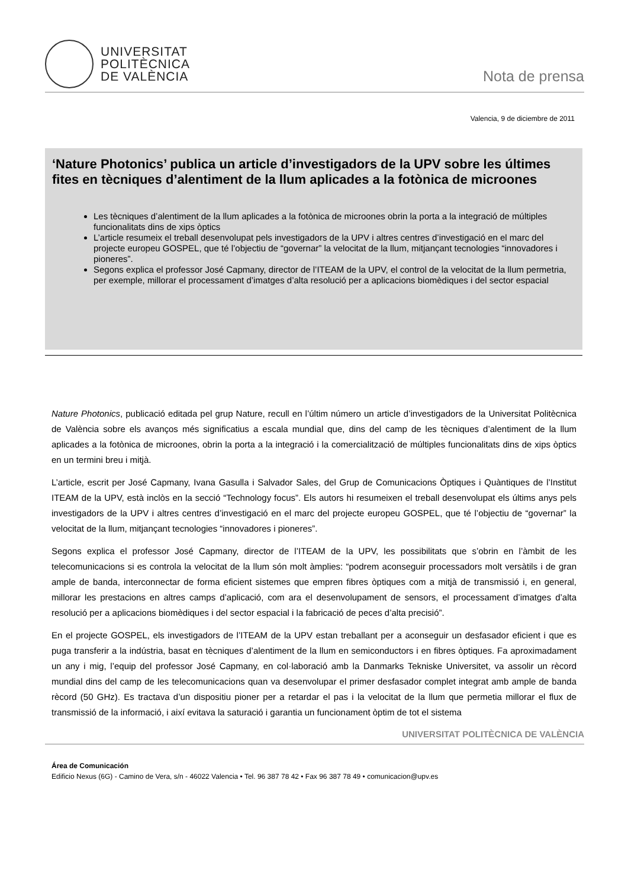UNIVERSITAT
POLITÈCNICA
DE VALÈNCIA
Nota de prensa
Valencia, 9 de diciembre de 2011
‘Nature Photonics’ publica un article d’investigadors de la UPV sobre les últimes fites en tècniques d’alentiment de la llum aplicades a la fotònica de microones
Les tècniques d’alentiment de la llum aplicades a la fotònica de microones obrin la porta a la integració de múltiples funcionalitats dins de xips òptics
L’article resumeix el treball desenvolupat pels investigadors de la UPV i altres centres d’investigació en el marc del projecte europeu GOSPEL, que té l’objectiu de “governar” la velocitat de la llum, mitjançant tecnologies “innovadores i pioneres”.
Segons explica el professor José Capmany, director de l’ITEAM de la UPV, el control de la velocitat de la llum permetria, per exemple, millorar el processament d’imatges d’alta resolució per a aplicacions biomèdiques i del sector espacial
Nature Photonics, publicació editada pel grup Nature, recull en l’últim número un article d’investigadors de la Universitat Politècnica de València sobre els avanços més significatius a escala mundial que, dins del camp de les tècniques d’alentiment de la llum aplicades a la fotònica de microones, obrin la porta a la integració i la comercialització de múltiples funcionalitats dins de xips òptics en un termini breu i mitjà.
L’article, escrit per José Capmany, Ivana Gasulla i Salvador Sales, del Grup de Comunicacions Òptiques i Quàntiques de l’Institut ITEAM de la UPV, està inclòs en la secció “Technology focus”. Els autors hi resumeixen el treball desenvolupat els últims anys pels investigadors de la UPV i altres centres d’investigació en el marc del projecte europeu GOSPEL, que té l’objectiu de “governar” la velocitat de la llum, mitjançant tecnologies “innovadores i pioneres”.
Segons explica el professor José Capmany, director de l’ITEAM de la UPV, les possibilitats que s’obrin en l’àmbit de les telecomunicacions si es controla la velocitat de la llum són molt àmplies: “podrem aconseguir processadors molt versàtils i de gran ample de banda, interconnectar de forma eficient sistemes que empren fibres òptiques com a mitjà de transmissió i, en general, millorar les prestacions en altres camps d’aplicació, com ara el desenvolupament de sensors, el processament d’imatges d’alta resolució per a aplicacions biomèdiques i del sector espacial i la fabricació de peces d’alta precisió”.
En el projecte GOSPEL, els investigadors de l’ITEAM de la UPV estan treballant per a aconseguir un desfasador eficient i que es puga transferir a la indústria, basat en tècniques d’alentiment de la llum en semiconductors i en fibres òptiques. Fa aproximadament un any i mig, l’equip del professor José Capmany, en col·laboració amb la Danmarks Tekniske Universitet, va assolir un rècord mundial dins del camp de les telecomunicacions quan va desenvolupar el primer desfasador complet integrat amb ample de banda rècord (50 GHz). Es tractava d’un dispositiu pioner per a retardar el pas i la velocitat de la llum que permetia millorar el flux de transmissió de la informació, i així evitava la saturació i garantia un funcionament òptim de tot el sistema
UNIVERSITAT POLITÈCNICA DE VALÈNCIA
Área de Comunicación
Edificio Nexus (6G) - Camino de Vera, s/n - 46022 Valencia • Tel. 96 387 78 42 • Fax 96 387 78 49 • comunicacion@upv.es